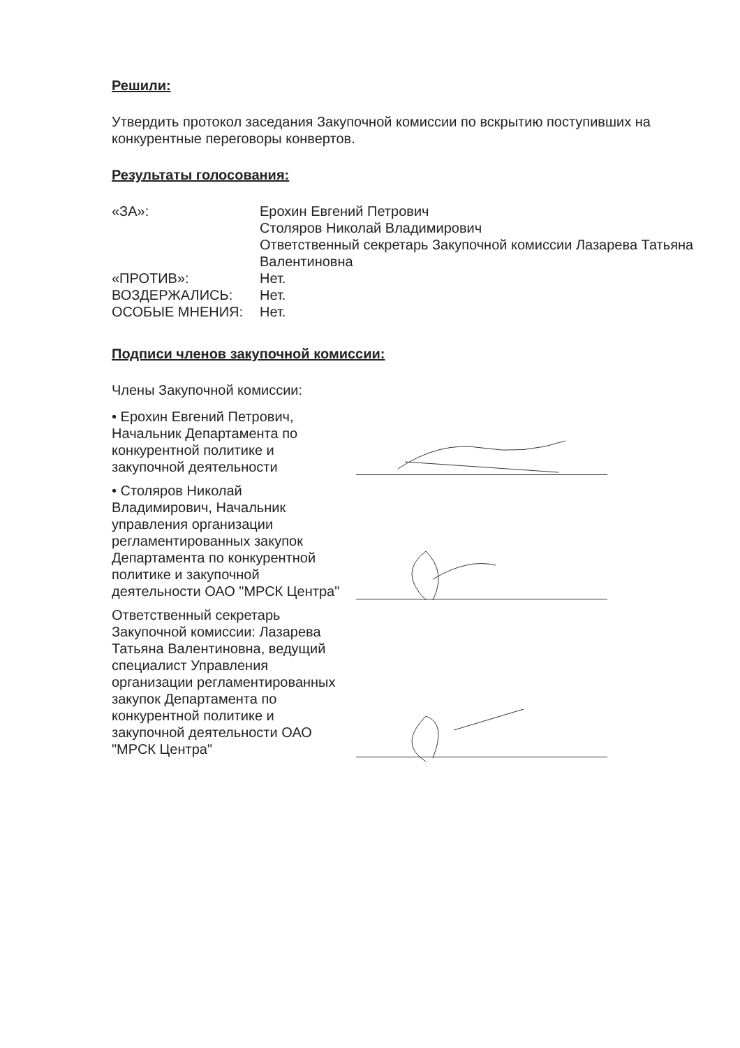Решили:
Утвердить протокол заседания Закупочной комиссии по вскрытию поступивших на конкурентные переговоры конвертов.
Результаты голосования:
| «ЗА»: | Ерохин Евгений Петрович Столяров Николай Владимирович Ответственный секретарь Закупочной комиссии Лазарева Татьяна Валентиновна |
| «ПРОТИВ»: | Нет. |
| ВОЗДЕРЖАЛИСЬ: | Нет. |
| ОСОБЫЕ МНЕНИЯ: | Нет. |
Подписи членов закупочной комиссии:
Члены Закупочной комиссии:
• Ерохин Евгений Петрович, Начальник Департамента по конкурентной политике и закупочной деятельности
• Столяров Николай Владимирович, Начальник управления организации регламентированных закупок Департамента по конкурентной политике и закупочной деятельности ОАО "МРСК Центра"
Ответственный секретарь Закупочной комиссии: Лазарева Татьяна Валентиновна, ведущий специалист Управления организации регламентированных закупок Департамента по конкурентной политике и закупочной деятельности ОАО "МРСК Центра"